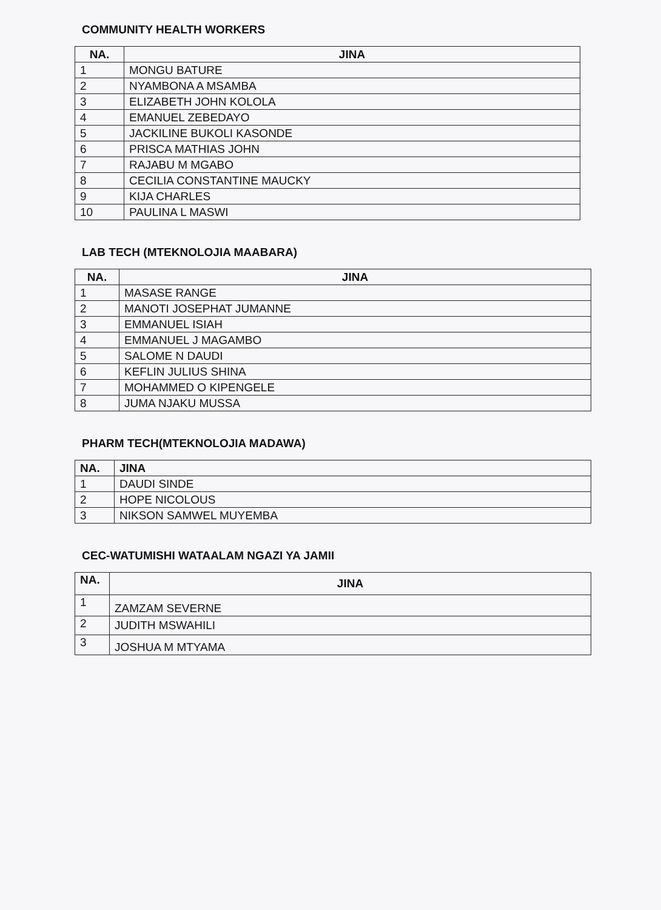COMMUNITY HEALTH WORKERS
| NA. | JINA |
| --- | --- |
| 1 | MONGU BATURE |
| 2 | NYAMBONA A MSAMBA |
| 3 | ELIZABETH JOHN KOLOLA |
| 4 | EMANUEL ZEBEDAYO |
| 5 | JACKILINE BUKOLI KASONDE |
| 6 | PRISCA MATHIAS JOHN |
| 7 | RAJABU M MGABO |
| 8 | CECILIA CONSTANTINE MAUCKY |
| 9 | KIJA CHARLES |
| 10 | PAULINA L MASWI |
LAB TECH (MTEKNOLOJIA MAABARA)
| NA. | JINA |
| --- | --- |
| 1 | MASASE RANGE |
| 2 | MANOTI JOSEPHAT JUMANNE |
| 3 | EMMANUEL ISIAH |
| 4 | EMMANUEL J MAGAMBO |
| 5 | SALOME N DAUDI |
| 6 | KEFLIN JULIUS SHINA |
| 7 | MOHAMMED O KIPENGELE |
| 8 | JUMA NJAKU MUSSA |
PHARM TECH(MTEKNOLOJIA MADAWA)
| NA. | JINA |
| --- | --- |
| 1 | DAUDI SINDE |
| 2 | HOPE NICOLOUS |
| 3 | NIKSON SAMWEL MUYEMBA |
CEC-WATUMISHI WATAALAM NGAZI YA JAMII
| NA. | JINA |
| --- | --- |
| 1 | ZAMZAM SEVERNE |
| 2 | JUDITH MSWAHILI |
| 3 | JOSHUA M MTYAMA |